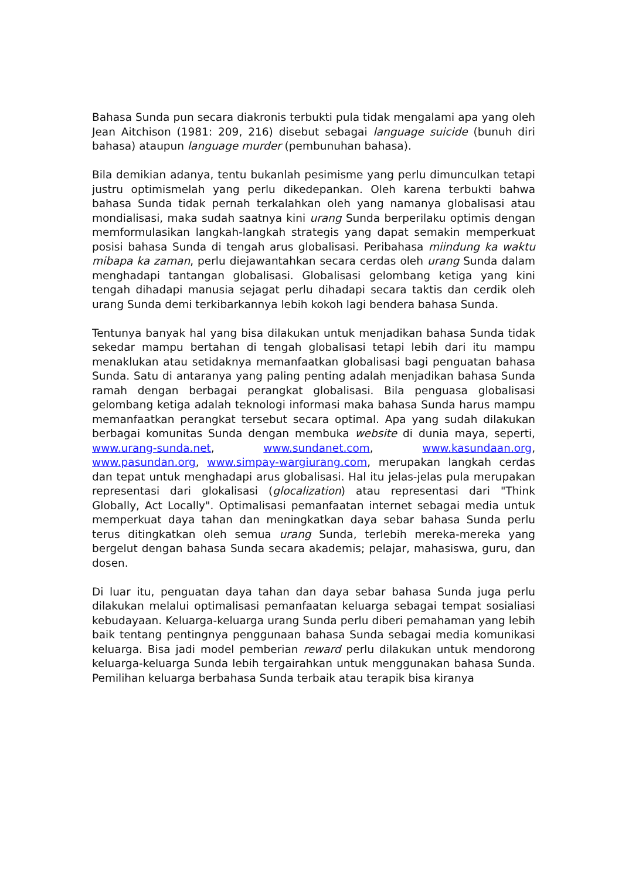Bahasa Sunda pun secara diakronis terbukti pula tidak mengalami apa yang oleh Jean Aitchison (1981: 209, 216) disebut sebagai language suicide (bunuh diri bahasa) ataupun language murder (pembunuhan bahasa).
Bila demikian adanya, tentu bukanlah pesimisme yang perlu dimunculkan tetapi justru optimismelah yang perlu dikedepankan. Oleh karena terbukti bahwa bahasa Sunda tidak pernah terkalahkan oleh yang namanya globalisasi atau mondialisasi, maka sudah saatnya kini urang Sunda berperilaku optimis dengan memformulasikan langkah-langkah strategis yang dapat semakin memperkuat posisi bahasa Sunda di tengah arus globalisasi. Peribahasa miindung ka waktu mibapa ka zaman, perlu diejawantahkan secara cerdas oleh urang Sunda dalam menghadapi tantangan globalisasi. Globalisasi gelombang ketiga yang kini tengah dihadapi manusia sejagat perlu dihadapi secara taktis dan cerdik oleh urang Sunda demi terkibarkannya lebih kokoh lagi bendera bahasa Sunda.
Tentunya banyak hal yang bisa dilakukan untuk menjadikan bahasa Sunda tidak sekedar mampu bertahan di tengah globalisasi tetapi lebih dari itu mampu menaklukan atau setidaknya memanfaatkan globalisasi bagi penguatan bahasa Sunda. Satu di antaranya yang paling penting adalah menjadikan bahasa Sunda ramah dengan berbagai perangkat globalisasi. Bila penguasa globalisasi gelombang ketiga adalah teknologi informasi maka bahasa Sunda harus mampu memanfaatkan perangkat tersebut secara optimal. Apa yang sudah dilakukan berbagai komunitas Sunda dengan membuka website di dunia maya, seperti, www.urang-sunda.net, www.sundanet.com, www.kasundaan.org, www.pasundan.org, www.simpay-wargiurang.com, merupakan langkah cerdas dan tepat untuk menghadapi arus globalisasi. Hal itu jelas-jelas pula merupakan representasi dari glokalisasi (glocalization) atau representasi dari "Think Globally, Act Locally". Optimalisasi pemanfaatan internet sebagai media untuk memperkuat daya tahan dan meningkatkan daya sebar bahasa Sunda perlu terus ditingkatkan oleh semua urang Sunda, terlebih mereka-mereka yang bergelut dengan bahasa Sunda secara akademis; pelajar, mahasiswa, guru, dan dosen.
Di luar itu, penguatan daya tahan dan daya sebar bahasa Sunda juga perlu dilakukan melalui optimalisasi pemanfaatan keluarga sebagai tempat sosialiasi kebudayaan. Keluarga-keluarga urang Sunda perlu diberi pemahaman yang lebih baik tentang pentingnya penggunaan bahasa Sunda sebagai media komunikasi keluarga. Bisa jadi model pemberian reward perlu dilakukan untuk mendorong keluarga-keluarga Sunda lebih tergairahkan untuk menggunakan bahasa Sunda. Pemilihan keluarga berbahasa Sunda terbaik atau terapik bisa kiranya